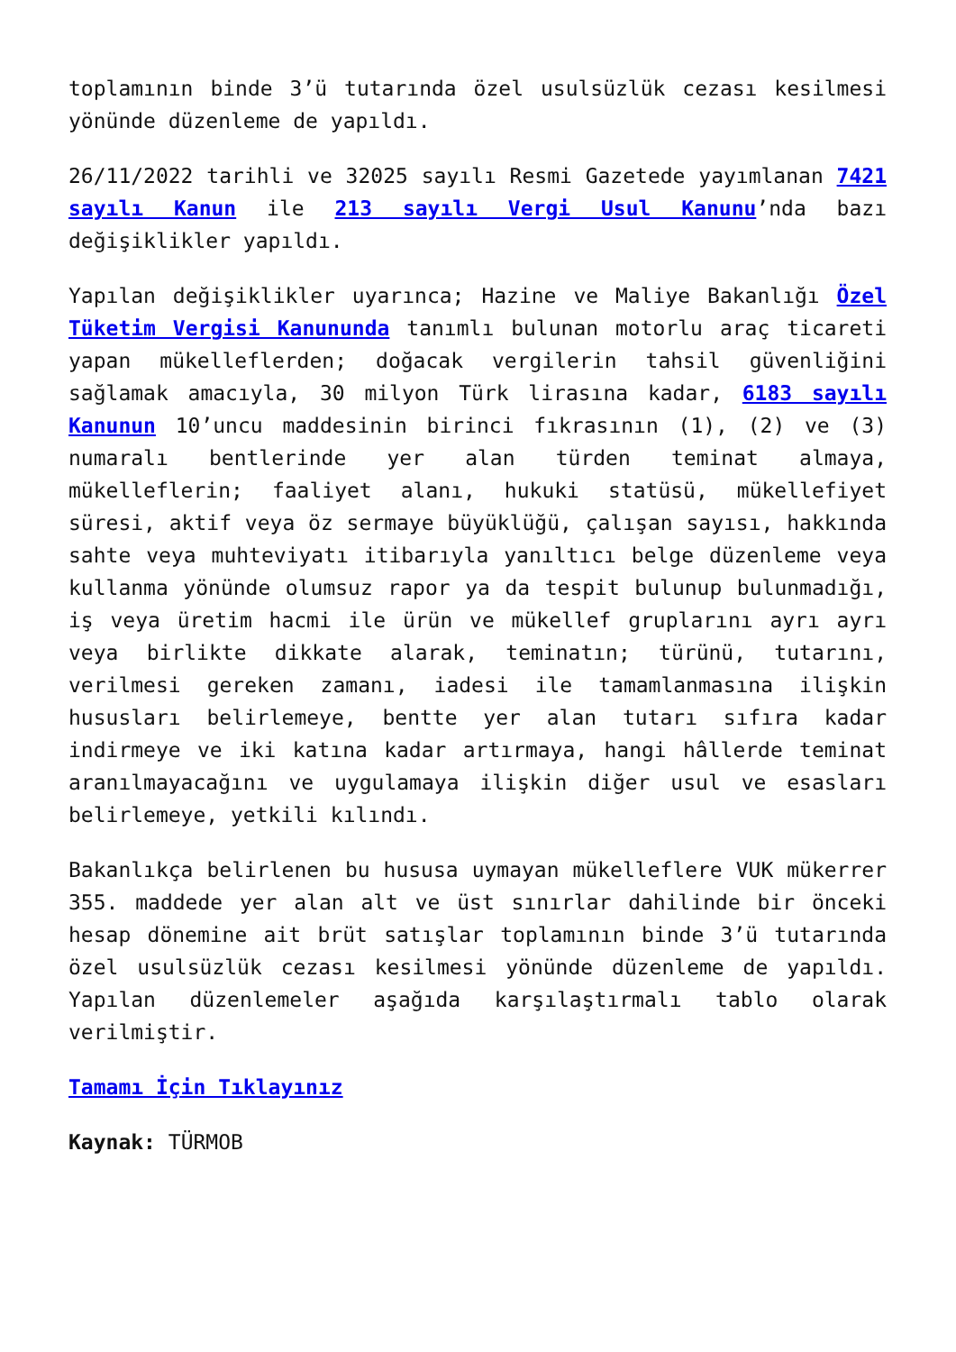toplamının binde 3’ü tutarında özel usulsüzlük cezası kesilmesi yönünde düzenleme de yapıldı.
26/11/2022 tarihli ve 32025 sayılı Resmi Gazetede yayımlanan 7421 sayılı Kanun ile 213 sayılı Vergi Usul Kanunu’nda bazı değişiklikler yapıldı.
Yapılan değişiklikler uyarınca; Hazine ve Maliye Bakanlığı Özel Tüketim Vergisi Kanununda tanımlı bulunan motorlu araç ticareti yapan mükelleflerden; doğacak vergilerin tahsil güvenliğini sağlamak amacıyla, 30 milyon Türk lirasına kadar, 6183 sayılı Kanunun 10’uncu maddesinin birinci fıkrasının (1), (2) ve (3) numaralı bentlerinde yer alan türden teminat almaya, mükelleflerin; faaliyet alanı, hukuki statüsü, mükellefiyet süresi, aktif veya öz sermaye büyüklüğü, çalışan sayısı, hakkında sahte veya muhteviyatı itibarıyla yanıltıcı belge düzenleme veya kullanma yönünde olumsuz rapor ya da tespit bulunup bulunmadığı, iş veya üretim hacmi ile ürün ve mükellef gruplarını ayrı ayrı veya birlikte dikkate alarak, teminatın; türünü, tutarını, verilmesi gereken zamanı, iadesi ile tamamlanmasına ilişkin hususları belirlemeye, bentte yer alan tutarı sıfıra kadar indirmeye ve iki katına kadar artırmaya, hangi hâllerde teminat aranılmayacağını ve uygulamaya ilişkin diğer usul ve esasları belirlemeye, yetkili kılındı.
Bakanlıkça belirlenen bu hususa uymayan mükelleflere VUK mükerrer 355. maddede yer alan alt ve üst sınırlar dahilinde bir önceki hesap dönemine ait brüt satışlar toplamının binde 3’ü tutarında özel usulsüzlük cezası kesilmesi yönünde düzenleme de yapıldı. Yapılan düzenlemeler aşağıda karşılaştırmalı tablo olarak verilmiştir.
Tamamı İçin Tıklayınız
Kaynak: TÜRMOB